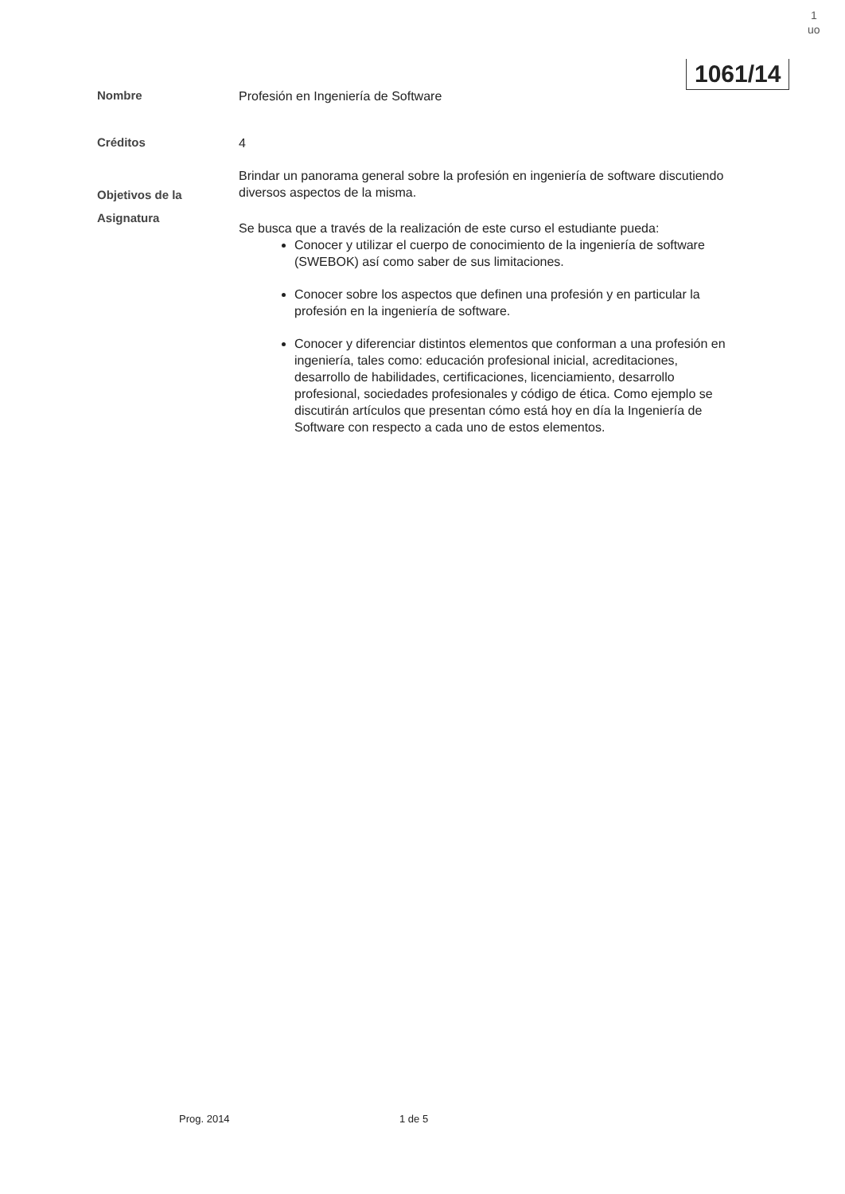1
uo
1061/14
Nombre
Profesión en Ingeniería de Software
Créditos
4
Objetivos de la Asignatura
Brindar un panorama general sobre la profesión en ingeniería de software discutiendo diversos aspectos de la misma.
Se busca que a través de la realización de este curso el estudiante pueda:
Conocer y utilizar el cuerpo de conocimiento de la ingeniería de software (SWEBOK) así como saber de sus limitaciones.
Conocer sobre los aspectos que definen una profesión y en particular la profesión en la ingeniería de software.
Conocer y diferenciar distintos elementos que conforman a una profesión en ingeniería, tales como: educación profesional inicial, acreditaciones, desarrollo de habilidades, certificaciones, licenciamiento, desarrollo profesional, sociedades profesionales y código de ética. Como ejemplo se discutirán artículos que presentan cómo está hoy en día la Ingeniería de Software con respecto a cada uno de estos elementos.
Prog. 2014 1 de 5